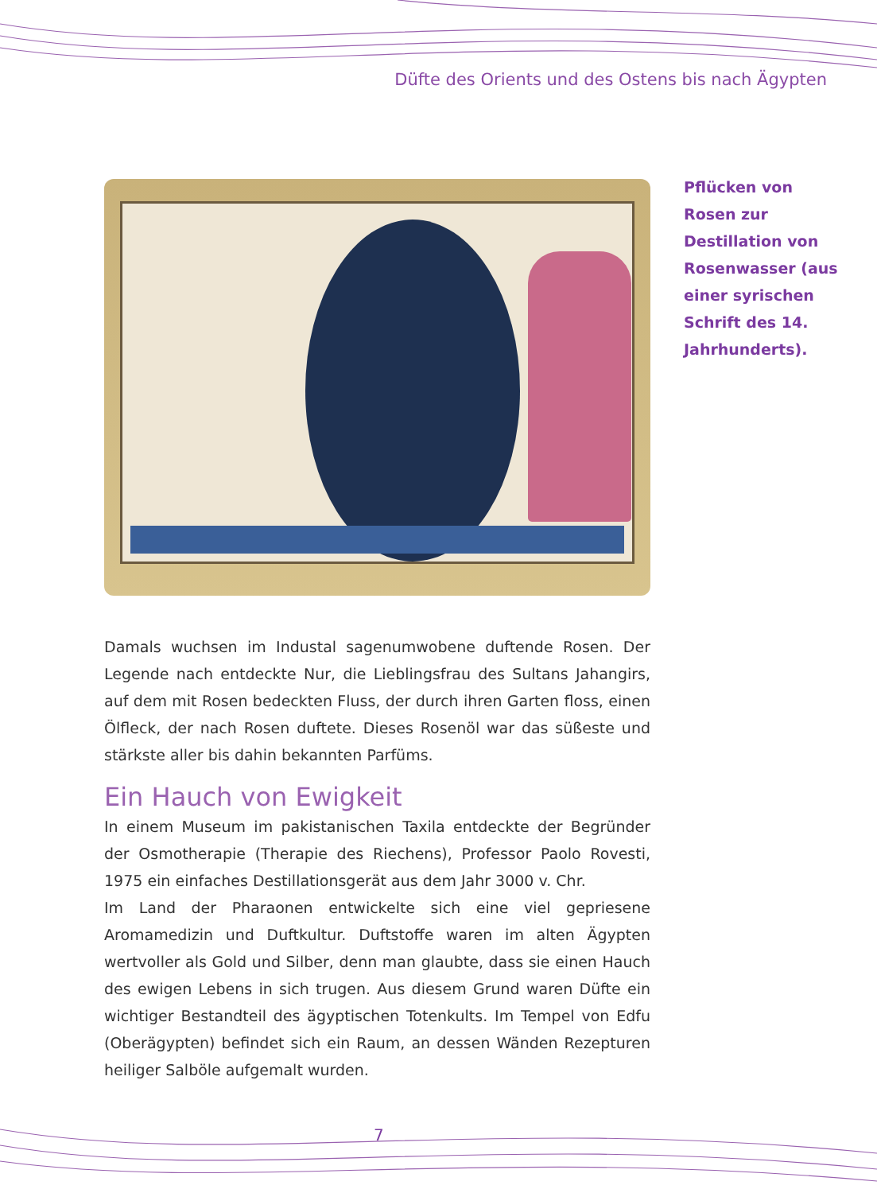Düfte des Orients und des Ostens bis nach Ägypten
Pflücken von Rosen zur Destillation von Rosenwasser (aus einer syri­schen Schrift des 14. Jahrhunderts).
Damals wuchsen im Industal sagenumwobene duftende Rosen. Der Legende nach entdeckte Nur, die Lieblingsfrau des Sultans Jahangirs, auf dem mit Rosen bedeckten Fluss, der durch ihren Garten floss, einen Ölfleck, der nach Rosen duftete. Dieses Rosenöl war das süßeste und stärkste aller bis dahin bekannten Parfüms.
Ein Hauch von Ewigkeit
In einem Museum im pakistanischen Taxila entdeckte der Begründer der Osmotherapie (Therapie des Riechens), Professor Paolo Rovesti, 1975 ein einfaches Destillationsgerät aus dem Jahr 3000 v. Chr.
Im Land der Pharaonen entwickelte sich eine viel gepriesene Aromamedizin und Duftkultur. Duftstoffe waren im alten Ägypten wertvoller als Gold und Silber, denn man glaubte, dass sie einen Hauch des ewigen Lebens in sich trugen. Aus diesem Grund waren Düfte ein wichtiger Bestandteil des ägyptischen Totenkults. Im Tempel von Edfu (Oberägypten) befindet sich ein Raum, an dessen Wänden Rezepturen heiliger Salböle aufgemalt wurden.
7